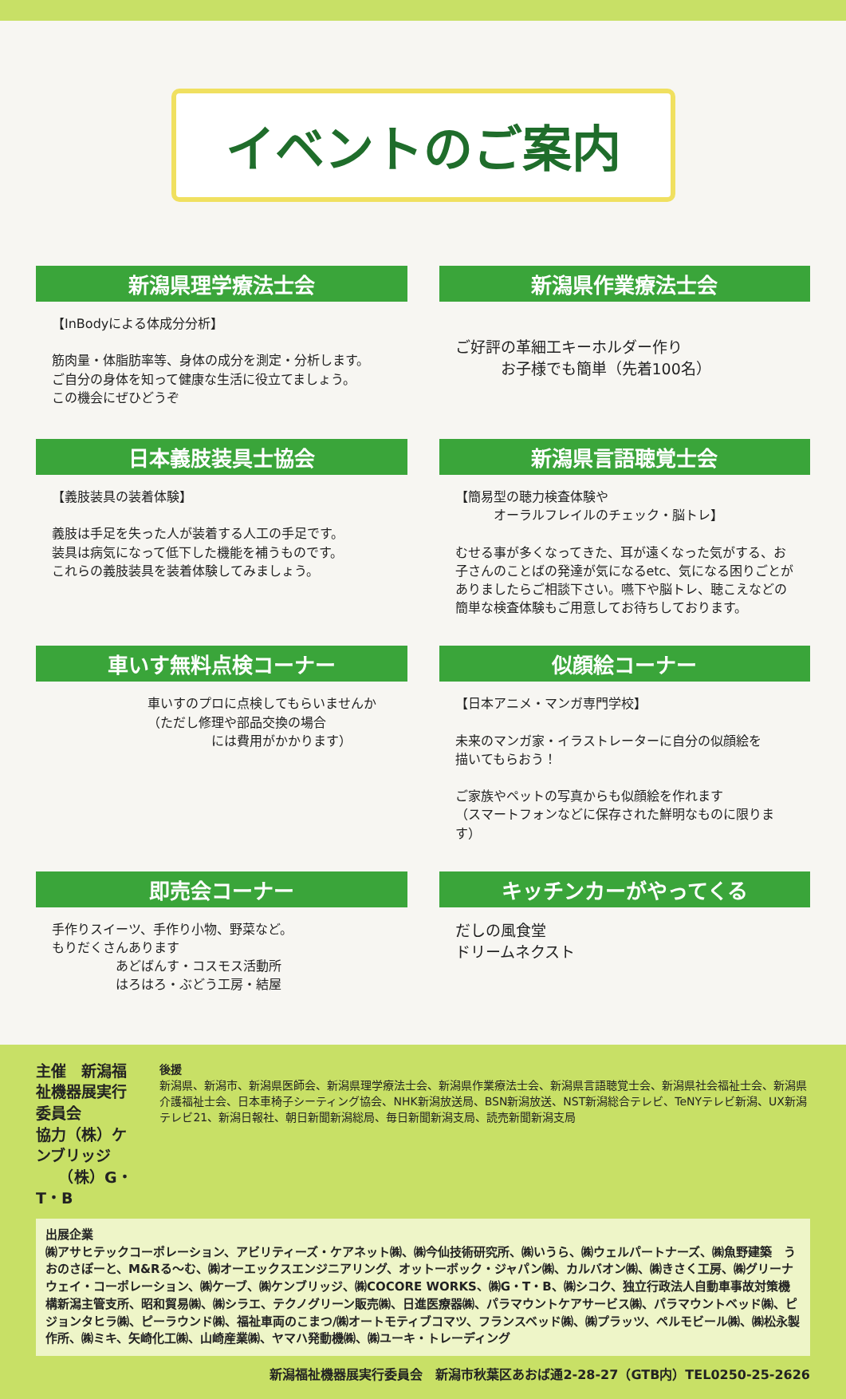イベントのご案内
新潟県理学療法士会
【InBodyによる体成分分析】
筋肉量・体脂肪率等、身体の成分を測定・分析します。
ご自分の身体を知って健康な生活に役立てましょう。
この機会にぜひどうぞ
新潟県作業療法士会
ご好評の革細工キーホルダー作り
　　　お子様でも簡単（先着100名）
日本義肢装具士協会
【義肢装具の装着体験】
義肢は手足を失った人が装着する人工の手足です。
装具は病気になって低下した機能を補うものです。
これらの義肢装具を装着体験してみましょう。
新潟県言語聴覚士会
【簡易型の聴力検査体験や
　　　オーラルフレイルのチェック・脳トレ】
むせる事が多くなってきた、耳が遠くなった気がする、お子さんのことばの発達が気になるetc、気になる困りごとがありましたらご相談下さい。嚥下や脳トレ、聴こえなどの簡単な検査体験もご用意してお待ちしております。
車いす無料点検コーナー
車いすのプロに点検してもらいませんか
（ただし修理や部品交換の場合
　　　　　には費用がかかります）
似顔絵コーナー
【日本アニメ・マンガ専門学校】
未来のマンガ家・イラストレーターに自分の似顔絵を
描いてもらおう！
ご家族やペットの写真からも似顔絵を作れます
（スマートフォンなどに保存された鮮明なものに限ります）
即売会コーナー
手作りスイーツ、手作り小物、野菜など。
もりだくさんあります
　　　　　あどばんす・コスモス活動所
　　　　　はろはろ・ぶどう工房・結屋
キッチンカーがやってくる
だしの風食堂
ドリームネクスト
主催　新潟福祉機器展実行委員会
協力（株）ケンブリッジ
　　（株）G・T・B
後援
新潟県、新潟市、新潟県医師会、新潟県理学療法士会、新潟県作業療法士会、新潟県言語聴覚士会、新潟県社会福祉士会、新潟県介護福祉士会、日本車椅子シーティング協会、NHK新潟放送局、BSN新潟放送、NST新潟総合テレビ、TeNYテレビ新潟、UX新潟テレビ21、新潟日報社、朝日新聞新潟総局、毎日新聞新潟支局、読売新聞新潟支局
出展企業
㈱アサヒテックコーポレーション、アビリティーズ・ケアネット㈱、㈱今仙技術研究所、㈱いうら、㈱ウェルパートナーズ、㈱魚野建築　うおのさぽーと、M&Rる～む、㈱オーエックスエンジニアリング、オットーボック・ジャパン㈱、カルバオン㈱、㈱きさく工房、㈱グリーナウェイ・コーポレーション、㈱ケーブ、㈱ケンブリッジ、㈱COCORE WORKS、㈱G・T・B、㈱シコク、独立行政法人自動車事故対策機構新潟主管支所、昭和貿易㈱、㈱シラエ、テクノグリーン販売㈱、日進医療器㈱、パラマウントケアサービス㈱、パラマウントベッド㈱、ピジョンタヒラ㈱、ピーラウンド㈱、福祉車両のこまつ/㈱オートモティブコマツ、フランスベッド㈱、㈱プラッツ、ペルモビール㈱、㈱松永製作所、㈱ミキ、矢崎化工㈱、山崎産業㈱、ヤマハ発動機㈱、㈱ユーキ・トレーディング
新潟福祉機器展実行委員会　新潟市秋葉区あおば通2-28-27（GTB内）TEL0250-25-2626